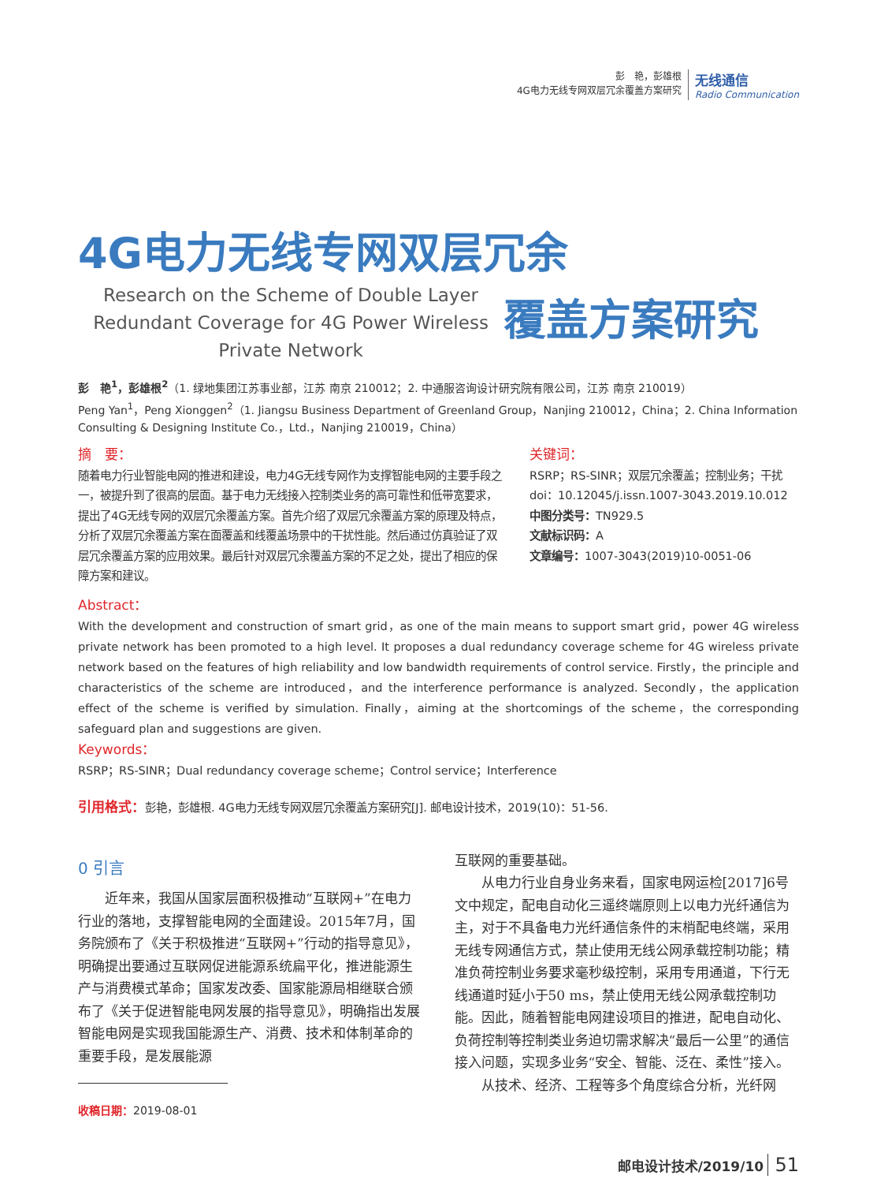彭　艳，彭雄根
4G电力无线专网双层冗余覆盖方案研究
无线通信
Radio Communication
4G电力无线专网双层冗余
Research on the Scheme of Double Layer Redundant Coverage for 4G Power Wireless Private Network
覆盖方案研究
彭　艳<sup>1</sup>，彭雄根<sup>2</sup>（1. 绿地集团江苏事业部，江苏 南京 210012；2. 中通服咨询设计研究院有限公司，江苏 南京 210019）
Peng Yan<sup>1</sup>，Peng Xionggen<sup>2</sup>（1. Jiangsu Business Department of Greenland Group，Nanjing 210012，China；2. China Information Consulting & Designing Institute Co.，Ltd.，Nanjing 210019，China）
摘　要：
随着电力行业智能电网的推进和建设，电力4G无线专网作为支撑智能电网的主要手段之一，被提升到了很高的层面。基于电力无线接入控制类业务的高可靠性和低带宽要求，提出了4G无线专网的双层冗余覆盖方案。首先介绍了双层冗余覆盖方案的原理及特点，分析了双层冗余覆盖方案在面覆盖和线覆盖场景中的干扰性能。然后通过仿真验证了双层冗余覆盖方案的应用效果。最后针对双层冗余覆盖方案的不足之处，提出了相应的保障方案和建议。
关键词：
RSRP；RS-SINR；双层冗余覆盖；控制业务；干扰
doi：10.12045/j.issn.1007-3043.2019.10.012
中图分类号：TN929.5
文献标识码：A
文章编号：1007-3043(2019)10-0051-06
Abstract：
With the development and construction of smart grid，as one of the main means to support smart grid，power 4G wireless private network has been promoted to a high level. It proposes a dual redundancy coverage scheme for 4G wireless private network based on the features of high reliability and low bandwidth requirements of control service. Firstly，the principle and characteristics of the scheme are introduced，and the interference performance is analyzed. Secondly，the application effect of the scheme is verified by simulation. Finally，aiming at the shortcomings of the scheme，the corresponding safeguard plan and suggestions are given.
Keywords：
RSRP；RS-SINR；Dual redundancy coverage scheme；Control service；Interference
引用格式：彭艳，彭雄根. 4G电力无线专网双层冗余覆盖方案研究[J]. 邮电设计技术，2019(10)：51-56.
0 引言
近年来，我国从国家层面积极推动“互联网+”在电力行业的落地，支撑智能电网的全面建设。2015年7月，国务院颁布了《关于积极推进“互联网+”行动的指导意见》，明确提出要通过互联网促进能源系统扁平化，推进能源生产与消费模式革命；国家发改委、国家能源局相继联合颁布了《关于促进智能电网发展的指导意见》，明确指出发展智能电网是实现我国能源生产、消费、技术和体制革命的重要手段，是发展能源
收稿日期：2019-08-01
互联网的重要基础。
从电力行业自身业务来看，国家电网运检[2017]6号文中规定，配电自动化三遥终端原则上以电力光纤通信为主，对于不具备电力光纤通信条件的末梢配电终端，采用无线专网通信方式，禁止使用无线公网承载控制功能；精准负荷控制业务要求毫秒级控制，采用专用通道，下行无线通道时延小于50 ms，禁止使用无线公网承载控制功能。因此，随着智能电网建设项目的推进，配电自动化、负荷控制等控制类业务迫切需求解决“最后一公里”的通信接入问题，实现多业务“安全、智能、泛在、柔性”接入。
从技术、经济、工程等多个角度综合分析，光纤网
邮电设计技术/2019/10 51